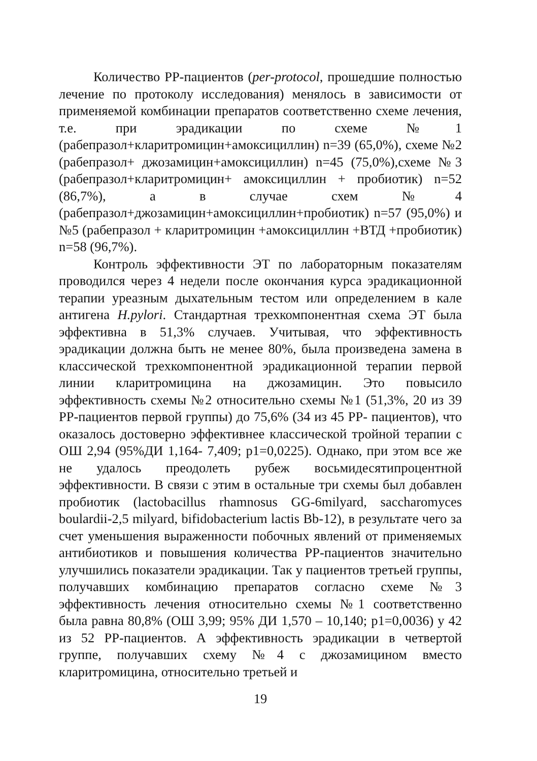Количество PP-пациентов (per-protocol, прошедшие полностью лечение по протоколу исследования) менялось в зависимости от применяемой комбинации препаратов соответственно схеме лечения, т.е. при эрадикации по схеме №1 (рабепразол+кларитромицин+амоксициллин) n=39 (65,0%), схеме №2 (рабепразол+ джозамицин+амоксициллин) n=45 (75,0%),схеме №3 (рабепразол+кларитромицин+ амоксициллин + пробиотик) n=52 (86,7%), а в случае схем №4 (рабепразол+джозамицин+амоксициллин+пробиотик) n=57 (95,0%) и №5 (рабепразол + кларитромицин +амоксициллин +ВТД +пробиотик) n=58 (96,7%).
Контроль эффективности ЭТ по лабораторным показателям проводился через 4 недели после окончания курса эрадикационной терапии уреазным дыхательным тестом или определением в кале антигена H.pylori. Стандартная трехкомпонентная схема ЭТ была эффективна в 51,3% случаев. Учитывая, что эффективность эрадикации должна быть не менее 80%, была произведена замена в классической трехкомпонентной эрадикационной терапии первой линии кларитромицина на джозамицин. Это повысило эффективность схемы №2 относительно схемы №1 (51,3%, 20 из 39 PP-пациентов первой группы) до 75,6% (34 из 45 PP- пациентов), что оказалось достоверно эффективнее классической тройной терапии с ОШ 2,94 (95%ДИ 1,164- 7,409; p1=0,0225). Однако, при этом все же не удалось преодолеть рубеж восьмидесятипроцентной эффективности. В связи с этим в остальные три схемы был добавлен пробиотик (lactobacillus rhamnosus GG-6milyard, saccharomyces boulardii-2,5 milyard, bifidobacterium lactis Bb-12), в результате чего за счет уменьшения выраженности побочных явлений от применяемых антибиотиков и повышения количества PP-пациентов значительно улучшились показатели эрадикации. Так у пациентов третьей группы, получавших комбинацию препаратов согласно схеме №3 эффективность лечения относительно схемы №1 соответственно была равна 80,8% (ОШ 3,99; 95% ДИ 1,570 – 10,140; p1=0,0036) у 42 из 52 PP-пациентов. А эффективность эрадикации в четвертой группе, получавших схему №4 с джозамицином вместо кларитромицина, относительно третьей и
19